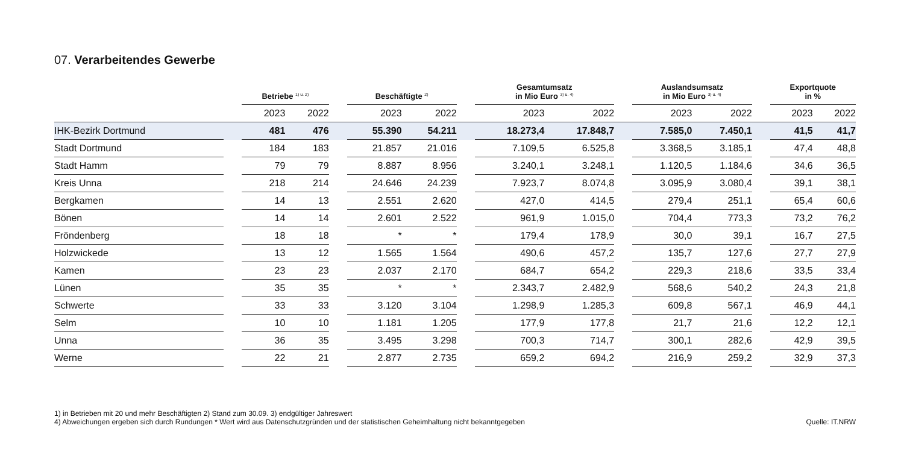07. Verarbeitendes Gewerbe
| | | Betriebe <sup>1) u. 2)</sup> | | | Beschäftigte <sup>2)</sup> | | | Gesamtumsatz in Mio Euro <sup>3) u. 4)</sup> | | | Auslandsumsatz in Mio Euro <sup>3) u. 4)</sup> | | | Exportquote in % | |
| --- | --- | --- | --- | --- | --- | --- | --- | --- | --- | --- | --- | --- | --- | --- | --- |
| | | 2023 | 2022 | | 2023 | 2022 | | 2023 | 2022 | | 2023 | 2022 | | 2023 | 2022 |
| IHK-Bezirk Dortmund | | 481 | 476 | | 55.390 | 54.211 | | 18.273,4 | 17.848,7 | | 7.585,0 | 7.450,1 | | 41,5 | 41,7 |
| Stadt Dortmund | | 184 | 183 | | 21.857 | 21.016 | | 7.109,5 | 6.525,8 | | 3.368,5 | 3.185,1 | | 47,4 | 48,8 |
| Stadt Hamm | | 79 | 79 | | 8.887 | 8.956 | | 3.240,1 | 3.248,1 | | 1.120,5 | 1.184,6 | | 34,6 | 36,5 |
| Kreis Unna | | 218 | 214 | | 24.646 | 24.239 | | 7.923,7 | 8.074,8 | | 3.095,9 | 3.080,4 | | 39,1 | 38,1 |
| Bergkamen | | 14 | 13 | | 2.551 | 2.620 | | 427,0 | 414,5 | | 279,4 | 251,1 | | 65,4 | 60,6 |
| Bönen | | 14 | 14 | | 2.601 | 2.522 | | 961,9 | 1.015,0 | | 704,4 | 773,3 | | 73,2 | 76,2 |
| Fröndenberg | | 18 | 18 | | * | * | | 179,4 | 178,9 | | 30,0 | 39,1 | | 16,7 | 27,5 |
| Holzwickede | | 13 | 12 | | 1.565 | 1.564 | | 490,6 | 457,2 | | 135,7 | 127,6 | | 27,7 | 27,9 |
| Kamen | | 23 | 23 | | 2.037 | 2.170 | | 684,7 | 654,2 | | 229,3 | 218,6 | | 33,5 | 33,4 |
| Lünen | | 35 | 35 | | * | * | | 2.343,7 | 2.482,9 | | 568,6 | 540,2 | | 24,3 | 21,8 |
| Schwerte | | 33 | 33 | | 3.120 | 3.104 | | 1.298,9 | 1.285,3 | | 609,8 | 567,1 | | 46,9 | 44,1 |
| Selm | | 10 | 10 | | 1.181 | 1.205 | | 177,9 | 177,8 | | 21,7 | 21,6 | | 12,2 | 12,1 |
| Unna | | 36 | 35 | | 3.495 | 3.298 | | 700,3 | 714,7 | | 300,1 | 282,6 | | 42,9 | 39,5 |
| Werne | | 22 | 21 | | 2.877 | 2.735 | | 659,2 | 694,2 | | 216,9 | 259,2 | | 32,9 | 37,3 |
1) in Betrieben mit 20 und mehr Beschäftigten 2) Stand zum 30.09. 3) endgültiger Jahreswert
4) Abweichungen ergeben sich durch Rundungen * Wert wird aus Datenschutzgründen und der statistischen Geheimhaltung nicht bekanntgegeben
Quelle: IT.NRW